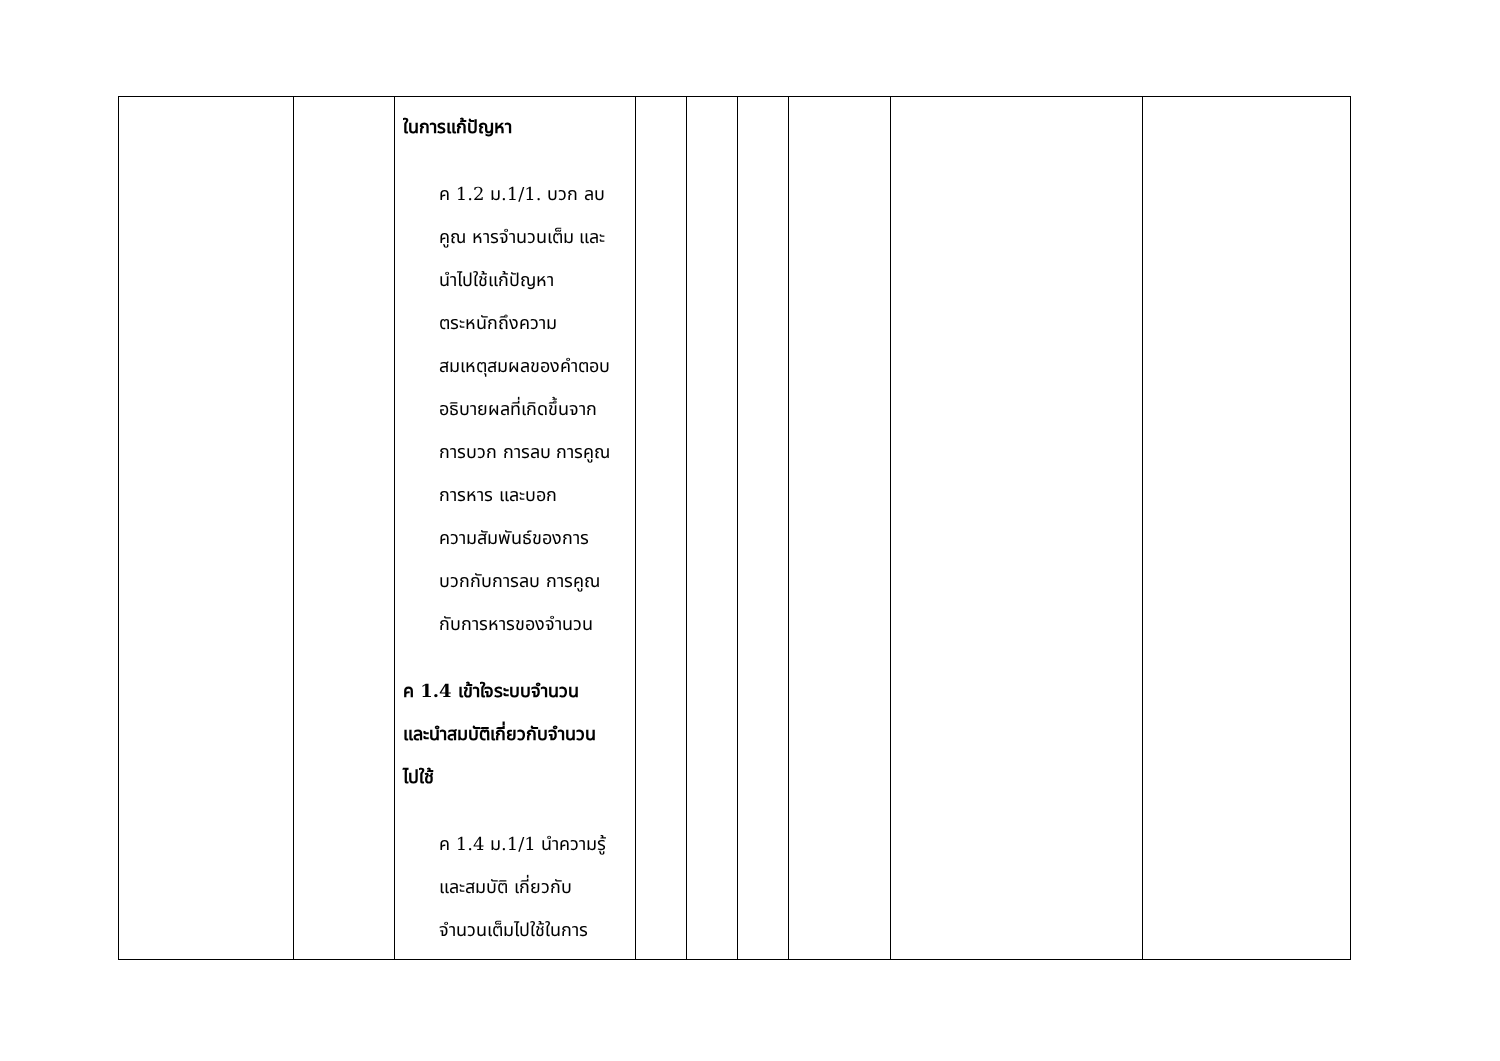| | | ในการแก้ปัญหา ค 1.2 ม.1/1. บวก ลบ คูณ หารจำนวนเต็ม และ นำไปใช้แก้ปัญหา ตระหนักถึงความ สมเหตุสมผลของคำตอบ อธิบายผลที่เกิดขึ้นจาก การบวก การลบ การคูณ การหาร และบอก ความสัมพันธ์ของการ บวกกับการลบ การคูณ กับการหารของจำนวน ค 1.4 เข้าใจระบบจำนวน และนำสมบัติเกี่ยวกับจำนวน ไปใช้ ค 1.4 ม.1/1 นำความรู้ และสมบัติ เกี่ยวกับ จำนวนเต็มไปใช้ในการ | | | | | | |